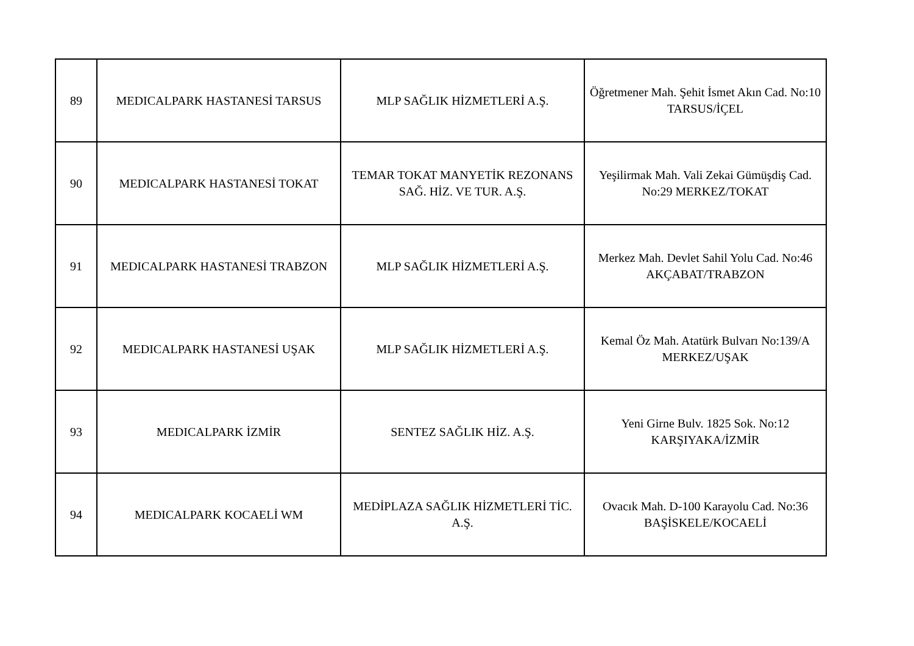| 89 | MEDICALPARK HASTANESİ TARSUS | MLP SAĞLIK HİZMETLERİ A.Ş. | Öğretmener Mah. Şehit İsmet Akın Cad. No:10 TARSUS/İÇEL |
| 90 | MEDICALPARK HASTANESİ TOKAT | TEMAR TOKAT MANYETİK REZONANS SAĞ. HİZ. VE TUR. A.Ş. | Yeşilirmak Mah. Vali Zekai Gümüşdiş Cad. No:29 MERKEZ/TOKAT |
| 91 | MEDICALPARK HASTANESİ TRABZON | MLP SAĞLIK HİZMETLERİ A.Ş. | Merkez Mah. Devlet Sahil Yolu Cad. No:46 AKÇABAT/TRABZON |
| 92 | MEDICALPARK HASTANESİ UŞAK | MLP SAĞLIK HİZMETLERİ A.Ş. | Kemal Öz Mah. Atatürk Bulvarı No:139/A MERKEZ/UŞAK |
| 93 | MEDICALPARK İZMİR | SENTEZ SAĞLIK HİZ. A.Ş. | Yeni Girne Bulv. 1825 Sok. No:12 KARŞIYAKA/İZMİR |
| 94 | MEDICALPARK KOCAELİ WM | MEDİPLAZA SAĞLIK HİZMETLERİ TİC. A.Ş. | Ovacık Mah. D-100 Karayolu Cad. No:36 BAŞİSKELE/KOCAELİ |